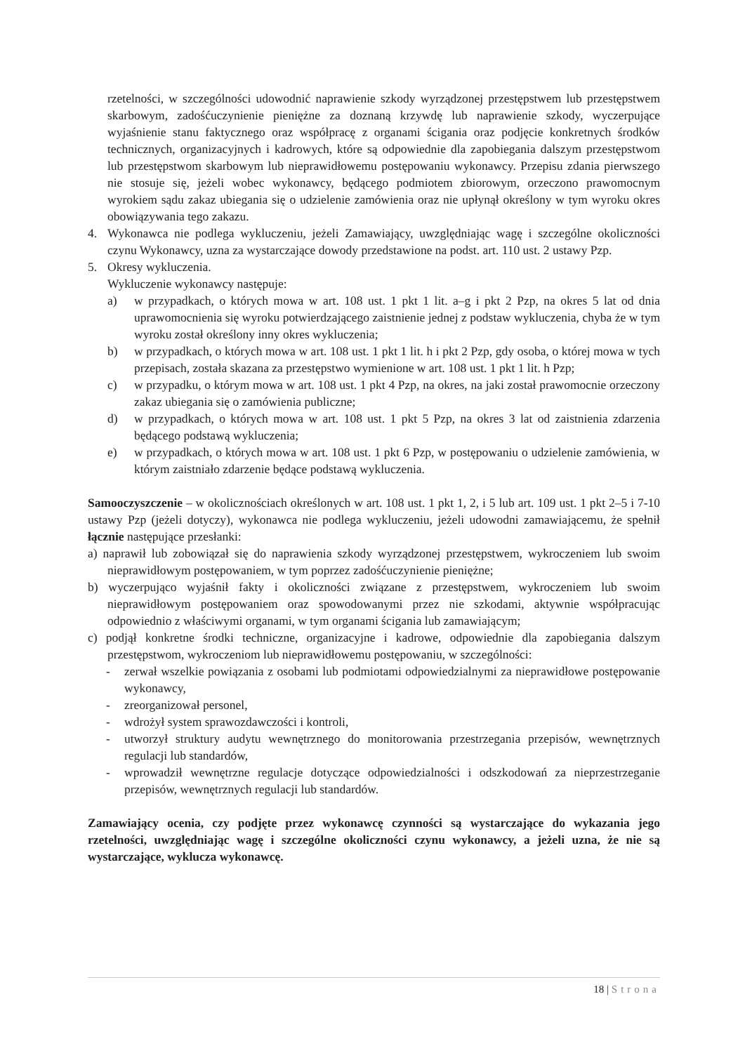rzetelności, w szczególności udowodnić naprawienie szkody wyrządzonej przestępstwem lub przestępstwem skarbowym, zadośćuczynienie pieniężne za doznaną krzywdę lub naprawienie szkody, wyczerpujące wyjaśnienie stanu faktycznego oraz współpracę z organami ścigania oraz podjęcie konkretnych środków technicznych, organizacyjnych i kadrowych, które są odpowiednie dla zapobiegania dalszym przestępstwom lub przestępstwom skarbowym lub nieprawidłowemu postępowaniu wykonawcy. Przepisu zdania pierwszego nie stosuje się, jeżeli wobec wykonawcy, będącego podmiotem zbiorowym, orzeczono prawomocnym wyrokiem sądu zakaz ubiegania się o udzielenie zamówienia oraz nie upłynął określony w tym wyroku okres obowiązywania tego zakazu.
4. Wykonawca nie podlega wykluczeniu, jeżeli Zamawiający, uwzględniając wagę i szczególne okoliczności czynu Wykonawcy, uzna za wystarczające dowody przedstawione na podst. art. 110 ust. 2 ustawy Pzp.
5. Okresy wykluczenia.
Wykluczenie wykonawcy następuje:
a) w przypadkach, o których mowa w art. 108 ust. 1 pkt 1 lit. a–g i pkt 2 Pzp, na okres 5 lat od dnia uprawomocnienia się wyroku potwierdzającego zaistnienie jednej z podstaw wykluczenia, chyba że w tym wyroku został określony inny okres wykluczenia;
b) w przypadkach, o których mowa w art. 108 ust. 1 pkt 1 lit. h i pkt 2 Pzp, gdy osoba, o której mowa w tych przepisach, została skazana za przestępstwo wymienione w art. 108 ust. 1 pkt 1 lit. h Pzp;
c) w przypadku, o którym mowa w art. 108 ust. 1 pkt 4 Pzp, na okres, na jaki został prawomocnie orzeczony zakaz ubiegania się o zamówienia publiczne;
d) w przypadkach, o których mowa w art. 108 ust. 1 pkt 5 Pzp, na okres 3 lat od zaistnienia zdarzenia będącego podstawą wykluczenia;
e) w przypadkach, o których mowa w art. 108 ust. 1 pkt 6 Pzp, w postępowaniu o udzielenie zamówienia, w którym zaistniało zdarzenie będące podstawą wykluczenia.
Samooczyszczenie – w okolicznościach określonych w art. 108 ust. 1 pkt 1, 2, i 5 lub art. 109 ust. 1 pkt 2–5 i 7-10 ustawy Pzp (jeżeli dotyczy), wykonawca nie podlega wykluczeniu, jeżeli udowodni zamawiającemu, że spełnił łącznie następujące przesłanki:
a) naprawił lub zobowiązał się do naprawienia szkody wyrządzonej przestępstwem, wykroczeniem lub swoim nieprawidłowym postępowaniem, w tym poprzez zadośćuczynienie pieniężne;
b) wyczerpująco wyjaśnił fakty i okoliczności związane z przestępstwem, wykroczeniem lub swoim nieprawidłowym postępowaniem oraz spowodowanymi przez nie szkodami, aktywnie współpracując odpowiednio z właściwymi organami, w tym organami ścigania lub zamawiającym;
c) podjął konkretne środki techniczne, organizacyjne i kadrowe, odpowiednie dla zapobiegania dalszym przestępstwom, wykroczeniom lub nieprawidłowemu postępowaniu, w szczególności:
- zerwał wszelkie powiązania z osobami lub podmiotami odpowiedzialnymi za nieprawidłowe postępowanie wykonawcy,
- zreorganizował personel,
- wdrożył system sprawozdawczości i kontroli,
- utworzył struktury audytu wewnętrznego do monitorowania przestrzegania przepisów, wewnętrznych regulacji lub standardów,
- wprowadził wewnętrzne regulacje dotyczące odpowiedzialności i odszkodowań za nieprzestrzeganie przepisów, wewnętrznych regulacji lub standardów.
Zamawiający ocenia, czy podjęte przez wykonawcę czynności są wystarczające do wykazania jego rzetelności, uwzględniając wagę i szczególne okoliczności czynu wykonawcy, a jeżeli uzna, że nie są wystarczające, wyklucza wykonawcę.
18 | Strona